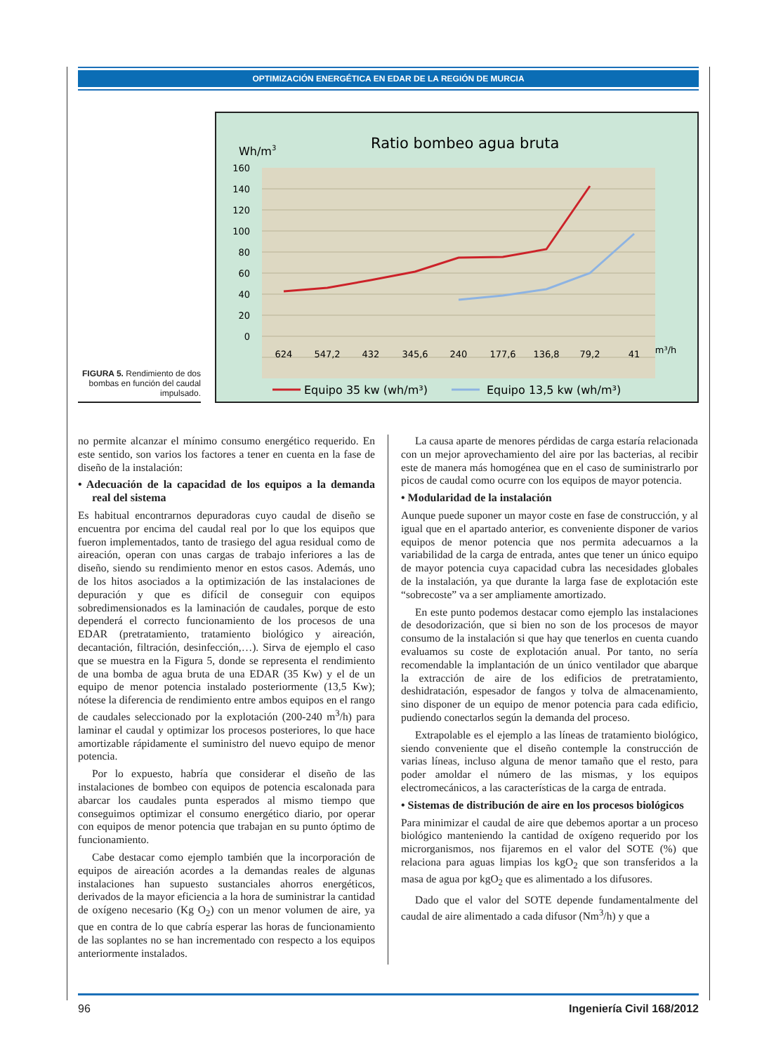OPTIMIZACIÓN ENERGÉTICA EN EDAR DE LA REGIÓN DE MURCIA
FIGURA 5. Rendimiento de dos bombas en función del caudal impulsado.
Wh/m3
Ratio bombeo agua bruta
160
140
120
100
80
60
40
20
0
624
547,2
432
345,6
240
177,6
136,8
79,2
41
m³/h
Equipo 35 kw (wh/m³)
Equipo 13,5 kw (wh/m³)
no permite alcanzar el mínimo consumo energético requerido. En este sentido, son varios los factores a tener en cuenta en la fase de diseño de la instalación:
• Adecuación de la capacidad de los equipos a la demanda real del sistema
Es habitual encontrarnos depuradoras cuyo caudal de diseño se encuentra por encima del caudal real por lo que los equipos que fueron implementados, tanto de trasiego del agua residual como de aireación, operan con unas cargas de trabajo inferiores a las de diseño, siendo su rendimiento menor en estos casos. Además, uno de los hitos asociados a la optimización de las instalaciones de depuración y que es difícil de conseguir con equipos sobredimensionados es la laminación de caudales, porque de esto dependerá el correcto funcionamiento de los procesos de una EDAR (pretratamiento, tratamiento biológico y aireación, decantación, filtración, desinfección,…). Sirva de ejemplo el caso que se muestra en la Figura 5, donde se representa el rendimiento de una bomba de agua bruta de una EDAR (35 Kw) y el de un equipo de menor potencia instalado posteriormente (13,5 Kw); nótese la diferencia de rendimiento entre ambos equipos en el rango de caudales seleccionado por la explotación (200-240 m<sup>3</sup>/h) para laminar el caudal y optimizar los procesos posteriores, lo que hace amortizable rápidamente el suministro del nuevo equipo de menor potencia.
Por lo expuesto, habría que considerar el diseño de las instalaciones de bombeo con equipos de potencia escalonada para abarcar los caudales punta esperados al mismo tiempo que conseguimos optimizar el consumo energético diario, por operar con equipos de menor potencia que trabajan en su punto óptimo de funcionamiento.
Cabe destacar como ejemplo también que la incorporación de equipos de aireación acordes a la demandas reales de algunas instalaciones han supuesto sustanciales ahorros energéticos, derivados de la mayor eficiencia a la hora de suministrar la cantidad de oxígeno necesario (Kg O<sub>2</sub>) con un menor volumen de aire, ya que en contra de lo que cabría esperar las horas de funcionamiento de las soplantes no se han incrementado con respecto a los equipos anteriormente instalados.
La causa aparte de menores pérdidas de carga estaría relacionada con un mejor aprovechamiento del aire por las bacterias, al recibir este de manera más homogénea que en el caso de suministrarlo por picos de caudal como ocurre con los equipos de mayor potencia.
• Modularidad de la instalación
Aunque puede suponer un mayor coste en fase de construcción, y al igual que en el apartado anterior, es conveniente disponer de varios equipos de menor potencia que nos permita adecuarnos a la variabilidad de la carga de entrada, antes que tener un único equipo de mayor potencia cuya capacidad cubra las necesidades globales de la instalación, ya que durante la larga fase de explotación este “sobrecoste” va a ser ampliamente amortizado.
En este punto podemos destacar como ejemplo las instalaciones de desodorización, que si bien no son de los procesos de mayor consumo de la instalación si que hay que tenerlos en cuenta cuando evaluamos su coste de explotación anual. Por tanto, no sería recomendable la implantación de un único ventilador que abarque la extracción de aire de los edificios de pretratamiento, deshidratación, espesador de fangos y tolva de almacenamiento, sino disponer de un equipo de menor potencia para cada edificio, pudiendo conectarlos según la demanda del proceso.
Extrapolable es el ejemplo a las líneas de tratamiento biológico, siendo conveniente que el diseño contemple la construcción de varias líneas, incluso alguna de menor tamaño que el resto, para poder amoldar el número de las mismas, y los equipos electromecánicos, a las características de la carga de entrada.
• Sistemas de distribución de aire en los procesos biológicos
Para minimizar el caudal de aire que debemos aportar a un proceso biológico manteniendo la cantidad de oxígeno requerido por los microrganismos, nos fijaremos en el valor del SOTE (%) que relaciona para aguas limpias los kgO<sub>2</sub> que son transferidos a la masa de agua por kgO<sub>2</sub> que es alimentado a los difusores.
Dado que el valor del SOTE depende fundamentalmente del caudal de aire alimentado a cada difusor (Nm<sup>3</sup>/h) y que a
96 Ingeniería Civil 168/2012